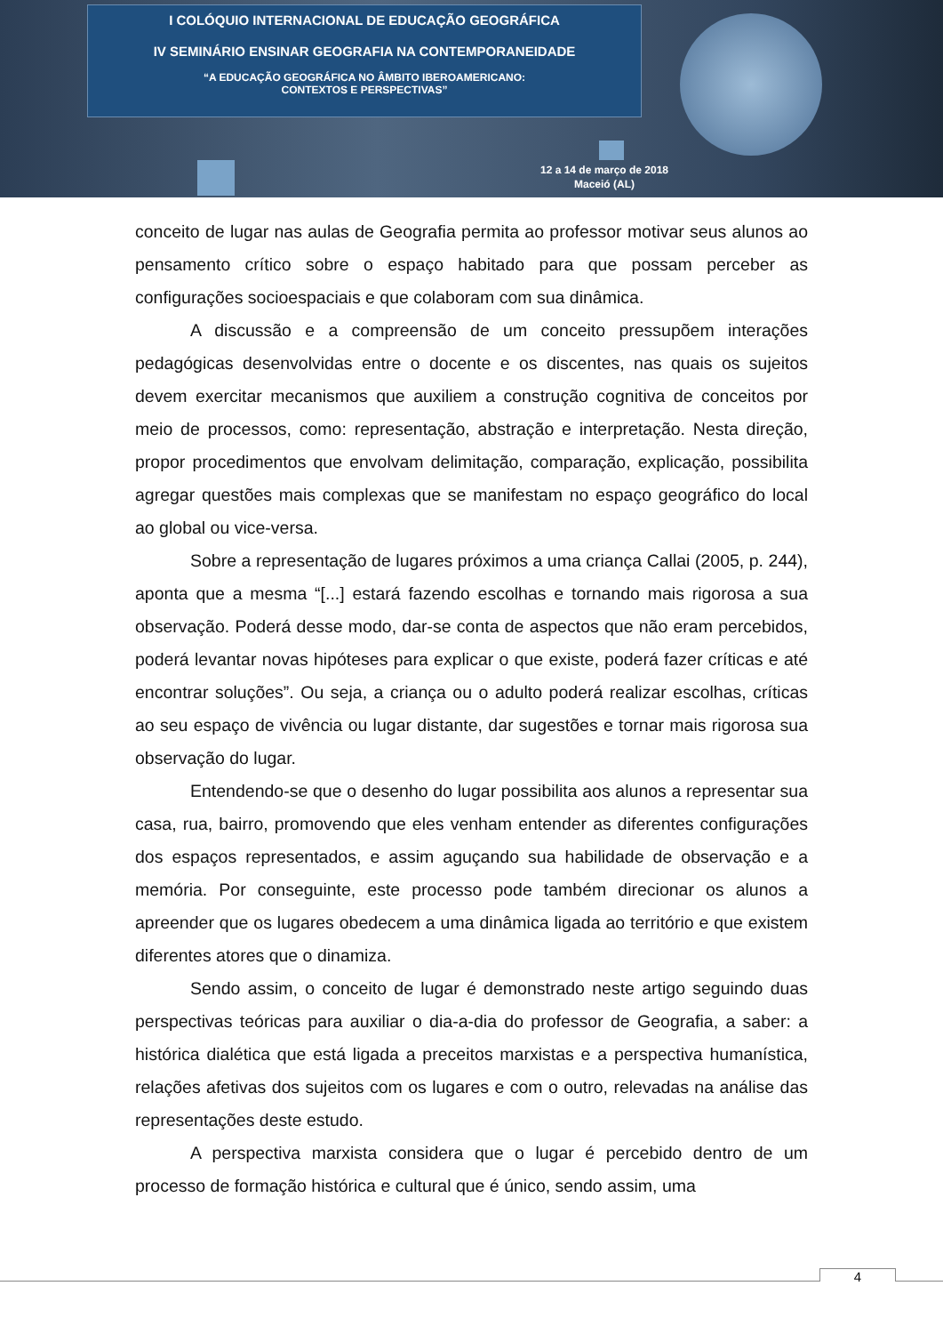I COLÓQUIO INTERNACIONAL DE EDUCAÇÃO GEOGRÁFICA
IV SEMINÁRIO ENSINAR GEOGRAFIA NA CONTEMPORANEIDADE
“A EDUCAÇÃO GEOGRÁFICA NO ÂMBITO IBEROAMERICANO:
CONTEXTOS E PERSPECTIVAS”
12 a 14 de março de 2018
Maceió (AL)
conceito de lugar nas aulas de Geografia permita ao professor motivar seus alunos ao pensamento crítico sobre o espaço habitado para que possam perceber as configurações socioespaciais e que colaboram com sua dinâmica.
A discussão e a compreensão de um conceito pressupõem interações pedagógicas desenvolvidas entre o docente e os discentes, nas quais os sujeitos devem exercitar mecanismos que auxiliem a construção cognitiva de conceitos por meio de processos, como: representação, abstração e interpretação. Nesta direção, propor procedimentos que envolvam delimitação, comparação, explicação, possibilita agregar questões mais complexas que se manifestam no espaço geográfico do local ao global ou vice-versa.
Sobre a representação de lugares próximos a uma criança Callai (2005, p. 244), aponta que a mesma “[...] estará fazendo escolhas e tornando mais rigorosa a sua observação. Poderá desse modo, dar-se conta de aspectos que não eram percebidos, poderá levantar novas hipóteses para explicar o que existe, poderá fazer críticas e até encontrar soluções”. Ou seja, a criança ou o adulto poderá realizar escolhas, críticas ao seu espaço de vivência ou lugar distante, dar sugestões e tornar mais rigorosa sua observação do lugar.
Entendendo-se que o desenho do lugar possibilita aos alunos a representar sua casa, rua, bairro, promovendo que eles venham entender as diferentes configurações dos espaços representados, e assim aguçando sua habilidade de observação e a memória. Por conseguinte, este processo pode também direcionar os alunos a apreender que os lugares obedecem a uma dinâmica ligada ao território e que existem diferentes atores que o dinamiza.
Sendo assim, o conceito de lugar é demonstrado neste artigo seguindo duas perspectivas teóricas para auxiliar o dia-a-dia do professor de Geografia, a saber: a histórica dialética que está ligada a preceitos marxistas e a perspectiva humanística, relações afetivas dos sujeitos com os lugares e com o outro, relevadas na análise das representações deste estudo.
A perspectiva marxista considera que o lugar é percebido dentro de um processo de formação histórica e cultural que é único, sendo assim, uma
4